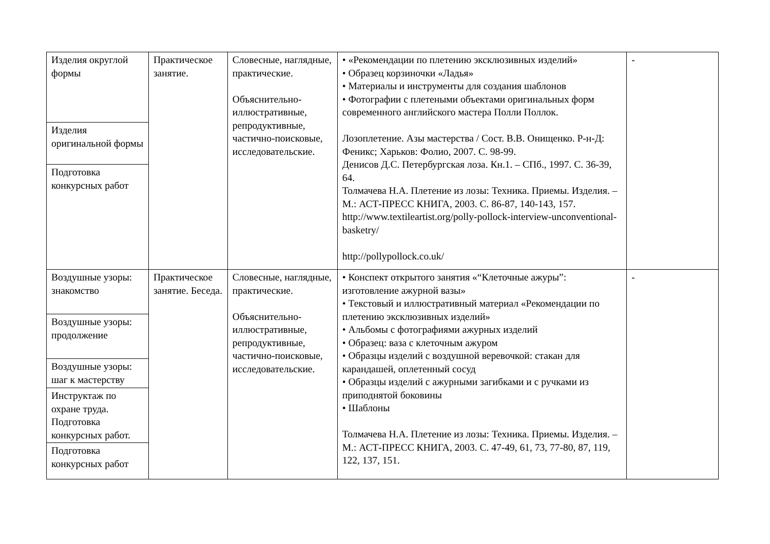| Изделия округлой формы | Практическое занятие. | Словесные, наглядные, практические. Объяснительно-иллюстративные, репродуктивные, частично-поисковые, исследовательские. | • «Рекомендации по плетению эксклюзивных изделий» • Образец корзиночки «Ладья» • Материалы и инструменты для создания шаблонов • Фотографии с плетеными объектами оригинальных форм современного английского мастера Полли Поллок. Лозоплетение. Азы мастерства / Сост. В.В. Онищенко. Р-н-Д: Феникс; Харьков: Фолио, 2007. С. 98-99. Денисов Д.С. Петербургская лоза. Кн.1. – СПб., 1997. С. 36-39, 64. Толмачева Н.А. Плетение из лозы: Техника. Приемы. Изделия. – М.: АСТ-ПРЕСС КНИГА, 2003. С. 86-87, 140-143, 157. http://www.textileartist.org/polly-pollock-interview-unconventional-basketry/ http://pollypollock.co.uk/ | - |
| Изделия оригинальной формы | | | | |
| Подготовка конкурсных работ | | | | |
| Воздушные узоры: знакомство | Практическое занятие. Беседа. | Словесные, наглядные, практические. Объяснительно-иллюстративные, репродуктивные, частично-поисковые, исследовательские. | • Конспект открытого занятия «“Клеточные ажуры”: изготовление ажурной вазы» • Текстовый и иллюстративный материал «Рекомендации по плетению эксклюзивных изделий» • Альбомы с фотографиями ажурных изделий • Образец: ваза с клеточным ажуром • Образцы изделий с воздушной веревочкой: стакан для карандашей, оплетенный сосуд • Образцы изделий с ажурными загибками и с ручками из приподнятой боковины • Шаблоны Толмачева Н.А. Плетение из лозы: Техника. Приемы. Изделия. – М.: АСТ-ПРЕСС КНИГА, 2003. С. 47-49, 61, 73, 77-80, 87, 119, 122, 137, 151. | - |
| Воздушные узоры: продолжение | | | | |
| Воздушные узоры: шаг к мастерству | | | | |
| Инструктаж по охране труда. Подготовка конкурсных работ. | | | | |
| Подготовка конкурсных работ | | | | |